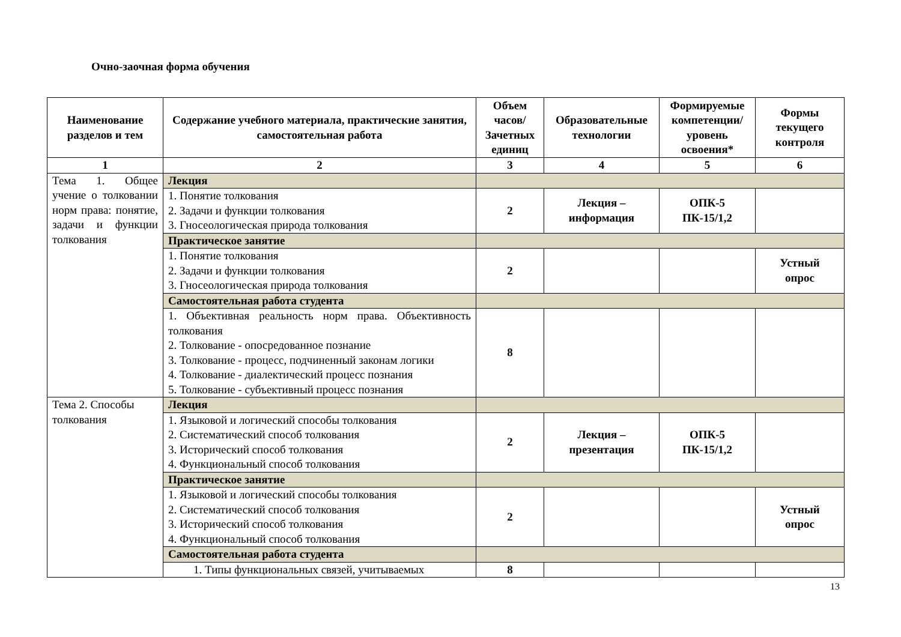Очно-заочная форма обучения
| Наименование разделов и тем | Содержание учебного материала, практические занятия, самостоятельная работа | Объем часов/ Зачетных единиц | Образовательные технологии | Формируемые компетенции/ уровень освоения* | Формы текущего контроля |
| --- | --- | --- | --- | --- | --- |
| 1 | 2 | 3 | 4 | 5 | 6 |
| Тема 1. Общее учение о толковании норм права: понятие, задачи и функции толкования | Лекция | | | | |
| | 1. Понятие толкования 2. Задачи и функции толкования 3. Гносеологическая природа толкования | 2 | Лекция – информация | ОПК-5 ПК-15/1,2 | |
| | Практическое занятие | | | | |
| | 1. Понятие толкования 2. Задачи и функции толкования 3. Гносеологическая природа толкования | 2 | | | Устный опрос |
| | Самостоятельная работа студента | | | | |
| | 1. Объективная реальность норм права. Объективность толкования 2. Толкование - опосредованное познание 3. Толкование - процесс, подчиненный законам логики 4. Толкование - диалектический процесс познания 5. Толкование - субъективный процесс познания | 8 | | | |
| Тема 2. Способы толкования | Лекция | | | | |
| | 1. Языковой и логический способы толкования 2. Систематический способ толкования 3. Исторический способ толкования 4. Функциональный способ толкования | 2 | Лекция – презентация | ОПК-5 ПК-15/1,2 | |
| | Практическое занятие | | | | |
| | 1. Языковой и логический способы толкования 2. Систематический способ толкования 3. Исторический способ толкования 4. Функциональный способ толкования | 2 | | | Устный опрос |
| | Самостоятельная работа студента | | | | |
| | 1. Типы функциональных связей, учитываемых | 8 | | | |
13